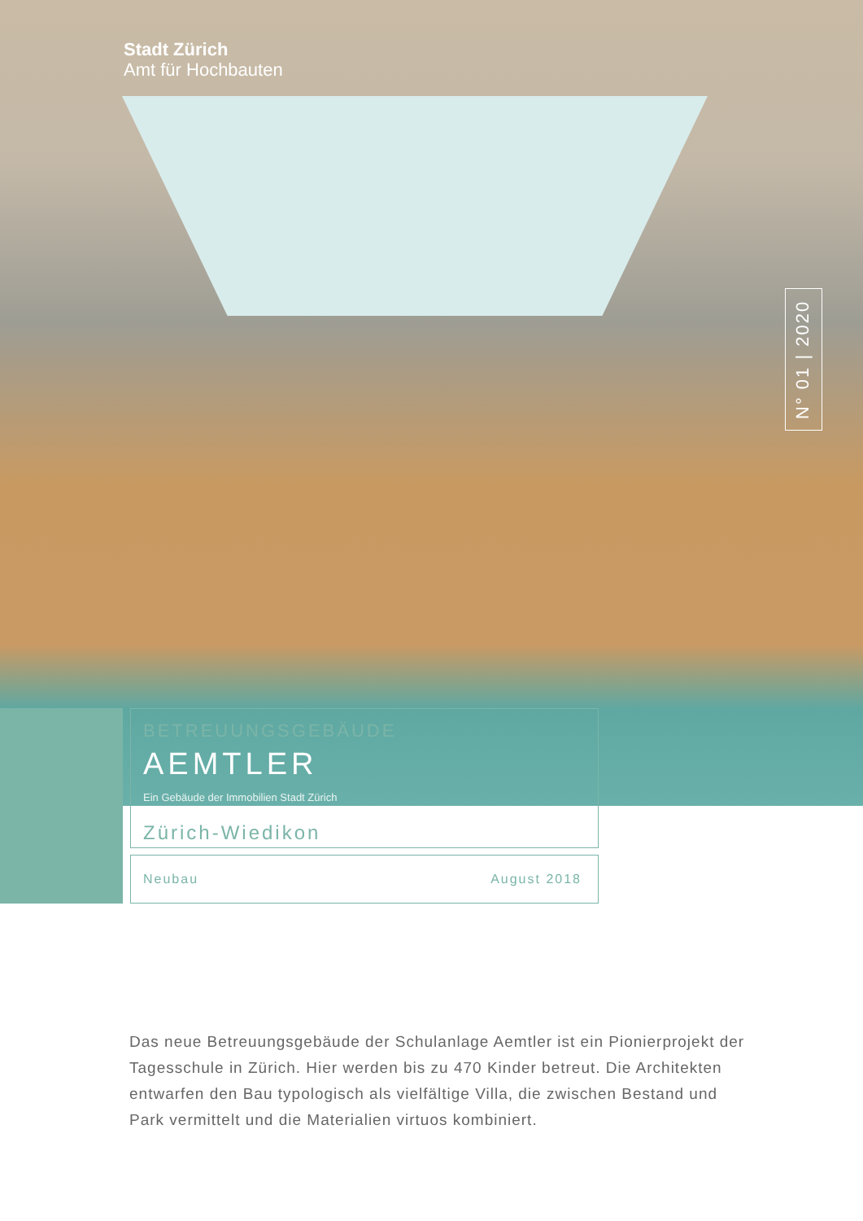Stadt Zürich
Amt für Hochbauten
N° 01 | 2020
BETREUUNGSGEBÄUDE
AEMTLER
Ein Gebäude der Immobilien Stadt Zürich
Zürich-Wiedikon
Neubau August 2018
Das neue Betreuungsgebäude der Schulanlage Aemtler ist ein Pionierprojekt der Tagesschule in Zürich. Hier werden bis zu 470 Kinder betreut. Die Archi­tekten entwarfen den Bau typologisch als vielfältige Villa, die zwischen Be­stand und Park vermittelt und die Materialien virtuos kombiniert.